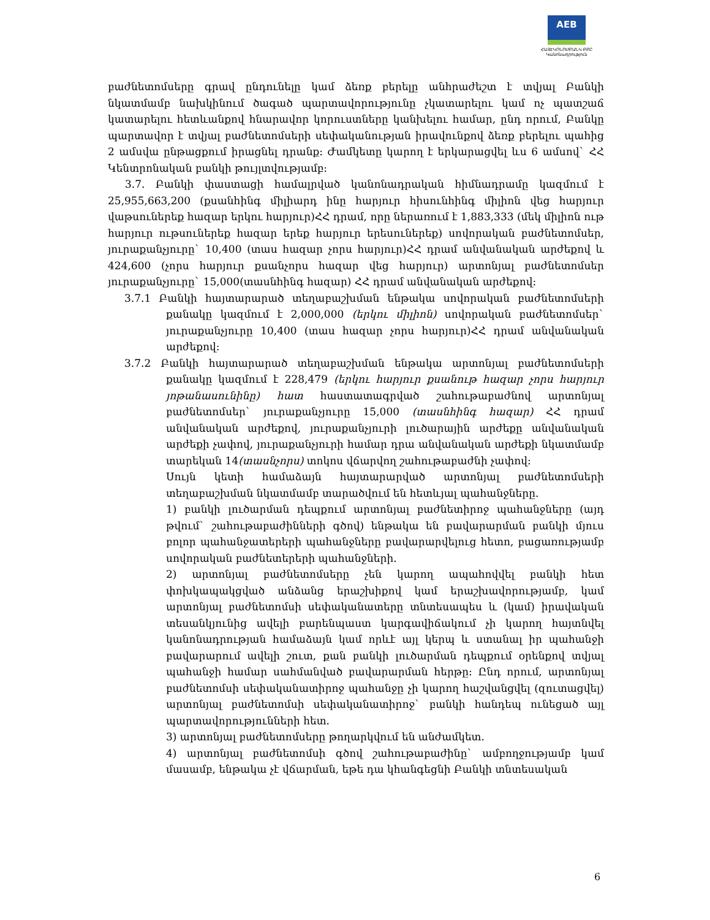AEB
ՀԱՅԷԿՈՆՈՄԲԱՆԿ ԲԲԸ
Կանոնադրություն
բաժնետոմսերը գրավ ընդունելը կամ ձեռք բերելը անհրաժեշտ է տվյալ Բանկի նկատմամբ նախկինում ծագած պարտավորությունը չկատարելու կամ ոչ պատշաճ կատարելու հետևանքով հնարավոր կորուստները կանխելու համար, ընդ որում, Բանկը պարտավոր է տվյալ բաժնետոմսերի սեփականության իրավունքով ձեռք բերելու պահից 2 ամսվա ընթացքում իրացնել դրանք: Ժամկետը կարող է երկարացվել ևս 6 ամսով` ՀՀ Կենտրոնական բանկի թույլտվությամբ:
3.7. Բանկի փաստացի համալրված կանոնադրական հիմնադրամը կազմում է 25,955,663,200 (քսանհինգ միլիարդ ինը հարյուր հիսունհինգ միլիոն վեց հարյուր վաթսուներեք հազար երկու հարյուր)ՀՀ դրամ, որը ներառում է 1,883,333 (մեկ միլիոն ութ հարյուր ութսուներեք հազար երեք հարյուր երեսուներեք) սովորական բաժնետոմսեր, յուրաքանչյուրը` 10,400 (տաս հազար չորս հարյուր)ՀՀ դրամ անվանական արժեքով և 424,600 (չորս հարյուր քսանչորս հազար վեց հարյուր) արտոնյալ բաժնետոմսեր յուրաքանչյուրը` 15,000(տասնհինգ հազար) ՀՀ դրամ անվանական արժեքով:
3.7.1 Բանկի հայտարարած տեղաբաշխման ենթակա սովորական բաժնետոմսերի քանակը կազմում է 2,000,000 (երկու միլիոն) սովորական բաժնետոմսեր` յուրաքանչյուրը 10,400 (տաս հազար չորս հարյուր)ՀՀ դրամ անվանական արժեքով:
3.7.2 Բանկի հայտարարած տեղաբաշխման ենթակա արտոնյալ բաժնետոմսերի քանակը կազմում է 228,479 (երկու հարյուր քսանութ հազար չորս հարյուր յոթանասունինը) հատ հաստատագրված շահութաբաժնով արտոնյալ բաժնետոմսեր` յուրաքանչյուրը 15,000 (տասնհինգ հազար) ՀՀ դրամ անվանական արժեքով, յուրաքանչյուրի լուծարային արժեքը անվանական արժեքի չափով, յուրաքանչյուրի համար դրա անվանական արժեքի նկատմամբ տարեկան 14(տասնչորս) տոկոս վճարվող շահութաբաժնի չափով:
Սույն կետի համաձայն հայտարարված արտոնյալ բաժնետոմսերի տեղաբաշխման նկատմամբ տարածվում են հետևյալ պահանջները.
1) բանկի լուծարման դեպքում արտոնյալ բաժնետիրոջ պահանջները (այդ թվում` շահութաբաժինների գծով) ենթակա են բավարարման բանկի մյուս բոլոր պահանջատերերի պահանջները բավարարվելուց հետո, բացառությամբ սովորական բաժնետերերի պահանջների.
2) արտոնյալ բաժնետոմսերը չեն կարող ապահովվել բանկի հետ փոխկապակցված անձանց երաշխիքով կամ երաշխավորությամբ, կամ արտոնյալ բաժնետոմսի սեփականատերը տնտեսապես և (կամ) իրավական տեսանկյունից ավելի բարենպաստ կարգավիճակում չի կարող հայտնվել կանոնադրության համաձայն կամ որևէ այլ կերպ և ստանալ իր պահանջի բավարարում ավելի շուտ, քան բանկի լուծարման դեպքում օրենքով տվյալ պահանջի համար սահմանված բավարարման հերթը: Ընդ որում, արտոնյալ բաժնետոմսի սեփականատիրոջ պահանջը չի կարող հաշվանցվել (զուտացվել) արտոնյալ բաժնետոմսի սեփականատիրոջ` բանկի հանդեպ ունեցած այլ պարտավորությունների հետ.
3) արտոնյալ բաժնետոմսերը թողարկվում են անժամկետ.
4) արտոնյալ բաժնետոմսի գծով շահութաբաժինը` ամբողջությամբ կամ մասամբ, ենթակա չէ վճարման, եթե դա կհանգեցնի Բանկի տնտեսական
6